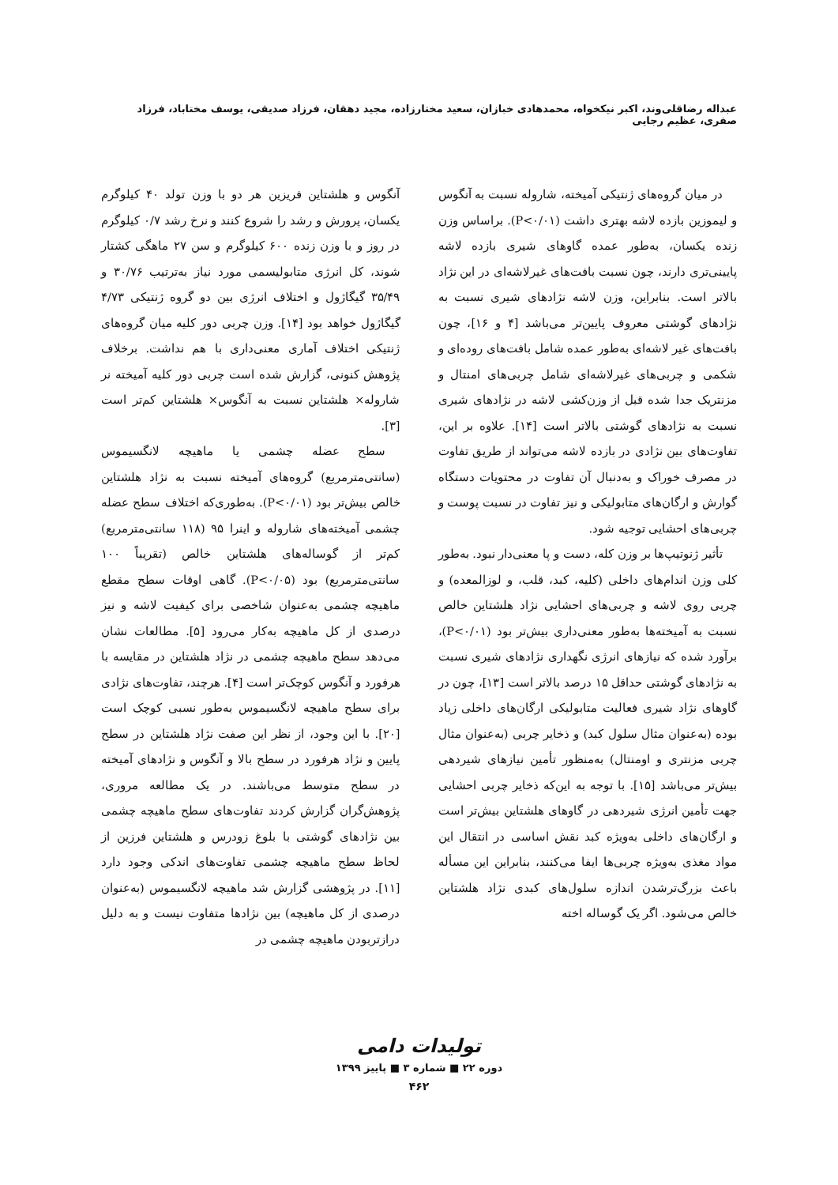عبداله رضاقلی‌وند، اکبر نیکخواه، محمدهادی خبازان، سعید مختارزاده، مجید دهقان، فرزاد صدیقی، یوسف مختاباد، فرزاد صفری، عظیم رجایی
در میان گروه‌های ژنتیکی آمیخته، شاروله نسبت به آنگوس و لیموزین بازده لاشه بهتری داشت (P<۰/۰۱). براساس وزن زنده یکسان، به‌طور عمده گاوهای شیری بازده لاشه پایینی‌تری دارند، چون نسبت بافت‌های غیرلاشه‌ای در این نژاد بالاتر است. بنابراین، وزن لاشه نژادهای شیری نسبت به نژادهای گوشتی معروف پایین‌تر می‌باشد [۴ و ۱۶]، چون بافت‌های غیر لاشه‌ای به‌طور عمده شامل بافت‌های روده‌ای و شکمی و چربی‌های غیرلاشه‌ای شامل چربی‌های امنتال و مزنتریک جدا شده قبل از وزن‌کشی لاشه در نژادهای شیری نسبت به نژادهای گوشتی بالاتر است [۱۴]. علاوه بر این، تفاوت‌های بین نژادی در بازده لاشه می‌تواند از طریق تفاوت در مصرف خوراک و به‌دنبال آن تفاوت در محتویات دستگاه گوارش و ارگان‌های متابولیکی و نیز تفاوت در نسبت پوست و چربی‌های احشایی توجیه شود.
تأثیر ژنوتیپ‌ها بر وزن کله، دست و پا معنی‌دار نبود. به‌طور کلی وزن اندام‌های داخلی (کلیه، کبد، قلب، و لوزالمعده) و چربی روی لاشه و چربی‌های احشایی نژاد هلشتاین خالص نسبت به آمیخته‌ها به‌طور معنی‌داری بیش‌تر بود (P<۰/۰۱)، برآورد شده که نیازهای انرژی نگهداری نژادهای شیری نسبت به نژادهای گوشتی حداقل ۱۵ درصد بالاتر است [۱۳]، چون در گاوهای نژاد شیری فعالیت متابولیکی ارگان‌های داخلی زیاد بوده (به‌عنوان مثال سلول کبد) و ذخایر چربی (به‌عنوان مثال چربی مزنتری و اومنتال) به‌منظور تأمین نیازهای شیردهی بیش‌تر می‌باشد [۱۵]. با توجه به این‌که ذخایر چربی احشایی جهت تأمین انرژی شیردهی در گاوهای هلشتاین بیش‌تر است و ارگان‌های داخلی به‌ویژه کبد نقش اساسی در انتقال این مواد مغذی به‌ویژه چربی‌ها ایفا می‌کنند، بنابراین این مسأله باعث بزرگ‌ترشدن اندازه سلول‌های کبدی نژاد هلشتاین خالص می‌شود. اگر یک گوساله اخته
آنگوس و هلشتاین فریزین هر دو با وزن تولد ۴۰ کیلوگرم یکسان، پرورش و رشد را شروع کنند و نرخ رشد ۰/۷ کیلوگرم در روز و با وزن زنده ۶۰۰ کیلوگرم و سن ۲۷ ماهگی کشتار شوند، کل انرژی متابولیسمی مورد نیاز به‌ترتیب ۳۰/۷۶ و ۳۵/۴۹ گیگاژول و اختلاف انرژی بین دو گروه ژنتیکی ۴/۷۳ گیگاژول خواهد بود [۱۴]. وزن چربی دور کلیه میان گروه‌های ژنتیکی اختلاف آماری معنی‌داری با هم نداشت. برخلاف پژوهش کنونی، گزارش شده است چربی دور کلیه آمیخته نر شاروله× هلشتاین نسبت به آنگوس× هلشتاین کم‌تر است [۳].
سطح عضله چشمی یا ماهیچه لانگسیموس (سانتی‌مترمربع) گروه‌های آمیخته نسبت به نژاد هلشتاین خالص بیش‌تر بود (P<۰/۰۱). به‌طوری‌که اختلاف سطح عضله چشمی آمیخته‌های شاروله و اینرا ۹۵ (۱۱۸ سانتی‌مترمربع) کم‌تر از گوساله‌های هلشتاین خالص (تقریباً ۱۰۰ سانتی‌مترمربع) بود (P<۰/۰۵). گاهی اوقات سطح مقطع ماهیچه چشمی به‌عنوان شاخصی برای کیفیت لاشه و نیز درصدی از کل ماهیچه به‌کار می‌رود [۵]. مطالعات نشان می‌دهد سطح ماهیچه چشمی در نژاد هلشتاین در مقایسه با هرفورد و آنگوس کوچک‌تر است [۴]. هرچند، تفاوت‌های نژادی برای سطح ماهیچه لانگسیموس به‌طور نسبی کوچک است [۲۰]. با این وجود، از نظر این صفت نژاد هلشتاین در سطح پایین و نژاد هرفورد در سطح بالا و آنگوس و نژادهای آمیخته در سطح متوسط می‌باشند. در یک مطالعه مروری، پژوهش‌گران گزارش کردند تفاوت‌های سطح ماهیچه چشمی بین نژادهای گوشتی با بلوغ زودرس و هلشتاین فرزین از لحاظ سطح ماهیچه چشمی تفاوت‌های اندکی وجود دارد [۱۱]. در پژوهشی گزارش شد ماهیچه لانگسیموس (به‌عنوان درصدی از کل ماهیچه) بین نژادها متفاوت نیست و به دلیل درازتربودن ماهیچه چشمی در
تولیدات دامی
دوره ۲۲ ■ شماره ۳ ■ پاییز ۱۳۹۹
۴۶۲